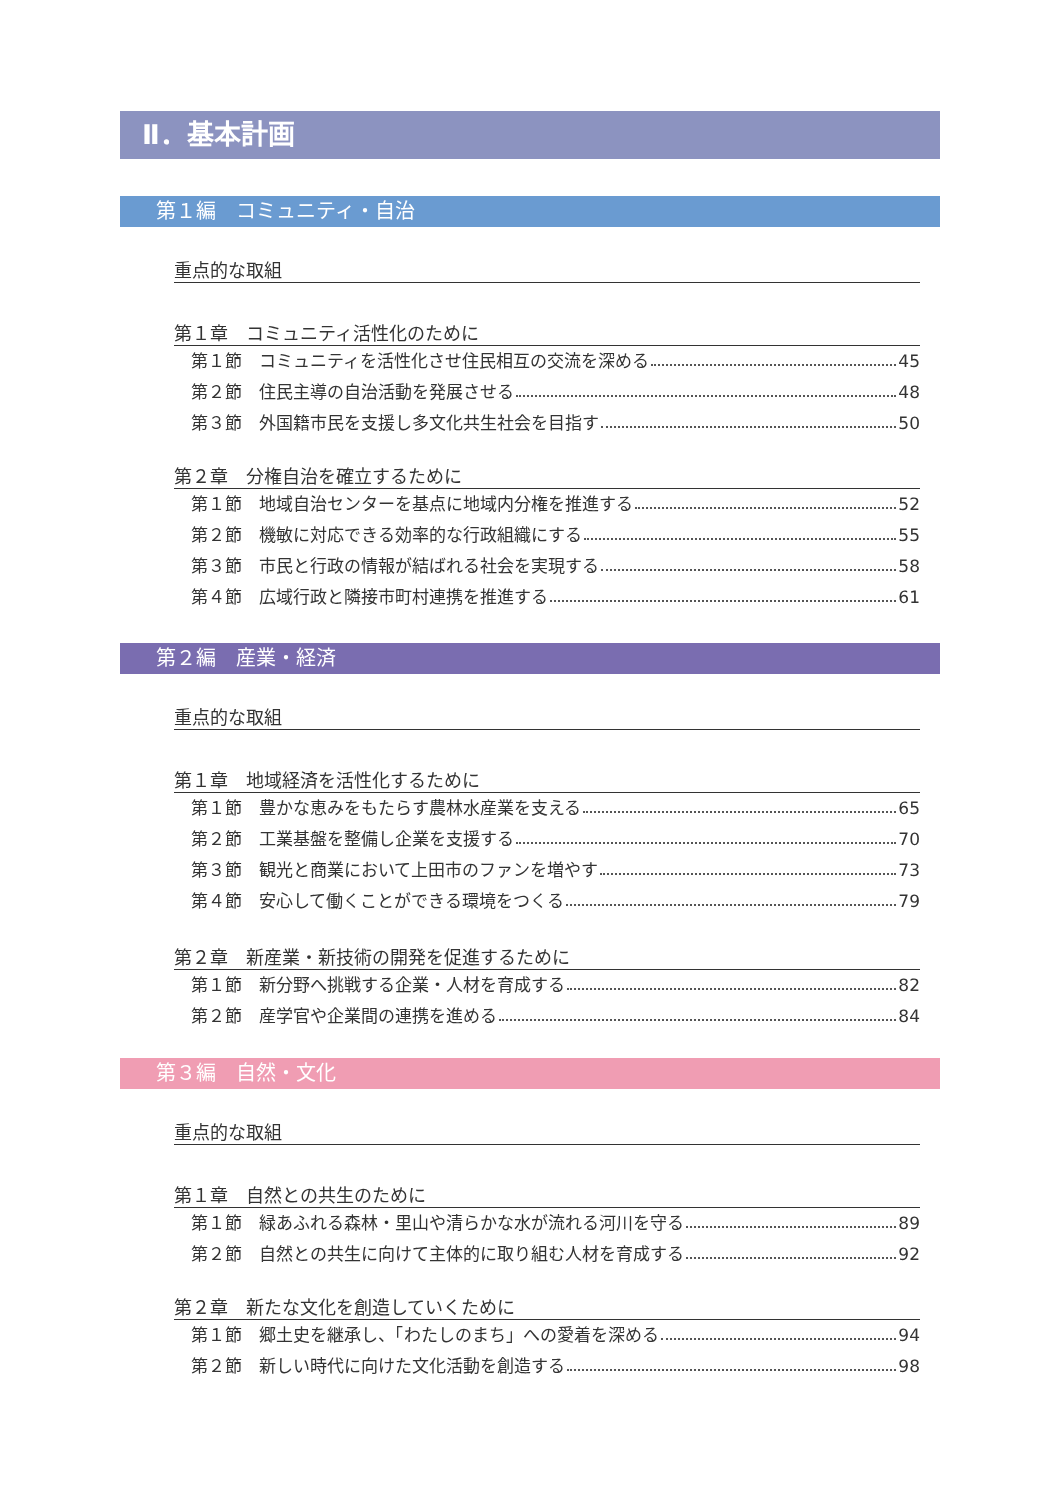Ⅱ．基本計画
第１編　コミュニティ・自治
重点的な取組
第１章　コミュニティ活性化のために
第１節　コミュニティを活性化させ住民相互の交流を深める 45
第２節　住民主導の自治活動を発展させる 48
第３節　外国籍市民を支援し多文化共生社会を目指す 50
第２章　分権自治を確立するために
第１節　地域自治センターを基点に地域内分権を推進する 52
第２節　機敏に対応できる効率的な行政組織にする 55
第３節　市民と行政の情報が結ばれる社会を実現する 58
第４節　広域行政と隣接市町村連携を推進する 61
第２編　産業・経済
重点的な取組
第１章　地域経済を活性化するために
第１節　豊かな恵みをもたらす農林水産業を支える 65
第２節　工業基盤を整備し企業を支援する 70
第３節　観光と商業において上田市のファンを増やす 73
第４節　安心して働くことができる環境をつくる 79
第２章　新産業・新技術の開発を促進するために
第１節　新分野へ挑戦する企業・人材を育成する 82
第２節　産学官や企業間の連携を進める 84
第３編　自然・文化
重点的な取組
第１章　自然との共生のために
第１節　緑あふれる森林・里山や清らかな水が流れる河川を守る 89
第２節　自然との共生に向けて主体的に取り組む人材を育成する 92
第２章　新たな文化を創造していくために
第１節　郷土史を継承し、「わたしのまち」への愛着を深める 94
第２節　新しい時代に向けた文化活動を創造する 98